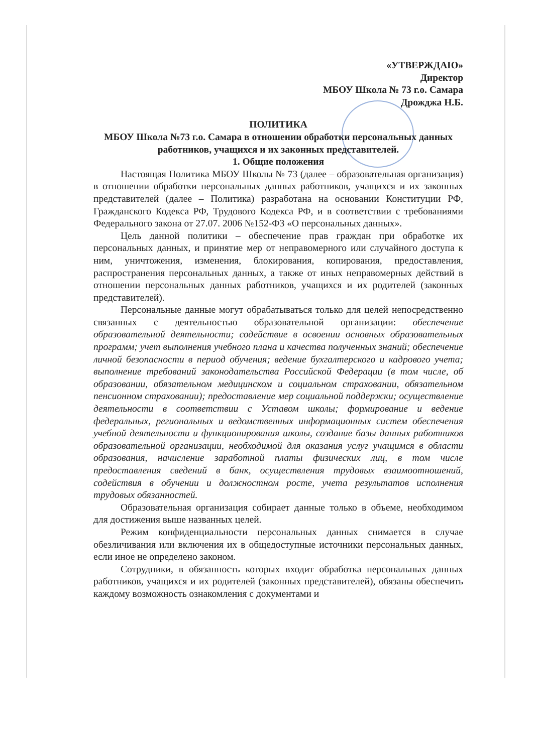«УТВЕРЖДАЮ»
Директор
МБОУ Школа № 73 г.о. Самара
Дрожджа Н.Б.
ПОЛИТИКА
МБОУ Школа №73 г.о. Самара в отношении обработки персональных данных работников, учащихся и их законных представителей.
1. Общие положения
Настоящая Политика МБОУ Школы № 73 (далее – образовательная организация) в отношении обработки персональных данных работников, учащихся и их законных представителей (далее – Политика) разработана на основании Конституции РФ, Гражданского Кодекса РФ, Трудового Кодекса РФ, и в соответствии с требованиями Федерального закона от 27.07. 2006 №152-ФЗ «О персональных данных».
Цель данной политики – обеспечение прав граждан при обработке их персональных данных, и принятие мер от неправомерного или случайного доступа к ним, уничтожения, изменения, блокирования, копирования, предоставления, распространения персональных данных, а также от иных неправомерных действий в отношении персональных данных работников, учащихся и их родителей (законных представителей).
Персональные данные могут обрабатываться только для целей непосредственно связанных с деятельностью образовательной организации: обеспечение образовательной деятельности; содействие в освоении основных образовательных программ; учет выполнения учебного плана и качества полученных знаний; обеспечение личной безопасности в период обучения; ведение бухгалтерского и кадрового учета; выполнение требований законодательства Российской Федерации (в том числе, об образовании, обязательном медицинском и социальном страховании, обязательном пенсионном страховании); предоставление мер социальной поддержки; осуществление деятельности в соответствии с Уставом школы; формирование и ведение федеральных, региональных и ведомственных информационных систем обеспечения учебной деятельности и функционирования школы, создание базы данных работников образовательной организации, необходимой для оказания услуг учащимся в области образования, начисление заработной платы физических лиц, в том числе предоставления сведений в банк, осуществления трудовых взаимоотношений, содействия в обучении и должностном росте, учета результатов исполнения трудовых обязанностей.
Образовательная организация собирает данные только в объеме, необходимом для достижения выше названных целей.
Режим конфиденциальности персональных данных снимается в случае обезличивания или включения их в общедоступные источники персональных данных, если иное не определено законом.
Сотрудники, в обязанность которых входит обработка персональных данных работников, учащихся и их родителей (законных представителей), обязаны обеспечить каждому возможность ознакомления с документами и